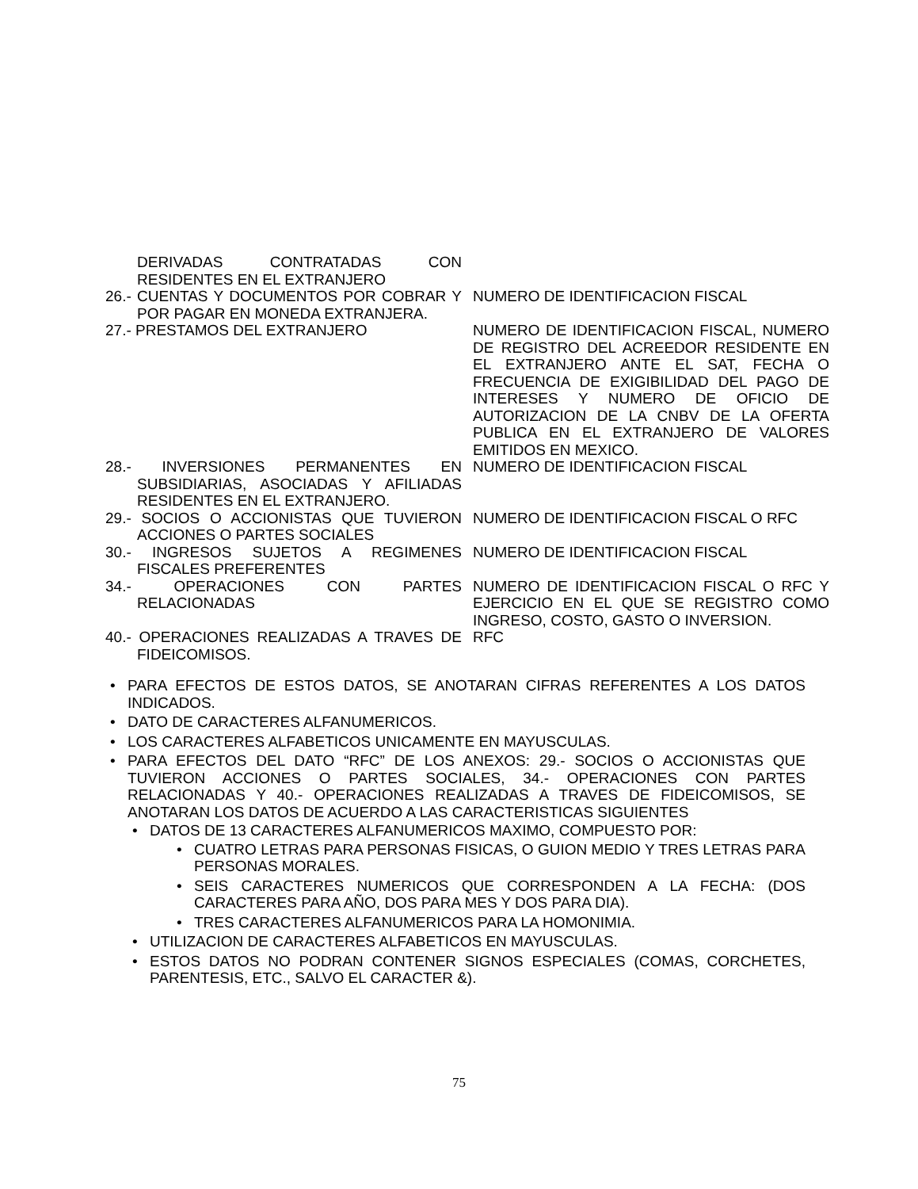| DERIVADAS CONTRATADAS CON RESIDENTES EN EL EXTRANJERO | |
| 26.- CUENTAS Y DOCUMENTOS POR COBRAR Y POR PAGAR EN MONEDA EXTRANJERA. | NUMERO DE IDENTIFICACION FISCAL |
| 27.- PRESTAMOS DEL EXTRANJERO | NUMERO DE IDENTIFICACION FISCAL, NUMERO DE REGISTRO DEL ACREEDOR RESIDENTE EN EL EXTRANJERO ANTE EL SAT, FECHA O FRECUENCIA DE EXIGIBILIDAD DEL PAGO DE INTERESES Y NUMERO DE OFICIO DE AUTORIZACION DE LA CNBV DE LA OFERTA PUBLICA EN EL EXTRANJERO DE VALORES EMITIDOS EN MEXICO. |
| 28.- INVERSIONES PERMANENTES EN SUBSIDIARIAS, ASOCIADAS Y AFILIADAS RESIDENTES EN EL EXTRANJERO. | NUMERO DE IDENTIFICACION FISCAL |
| 29.- SOCIOS O ACCIONISTAS QUE TUVIERON ACCIONES O PARTES SOCIALES | NUMERO DE IDENTIFICACION FISCAL O RFC |
| 30.- INGRESOS SUJETOS A REGIMENES FISCALES PREFERENTES | NUMERO DE IDENTIFICACION FISCAL |
| 34.- OPERACIONES CON PARTES RELACIONADAS | NUMERO DE IDENTIFICACION FISCAL O RFC Y EJERCICIO EN EL QUE SE REGISTRO COMO INGRESO, COSTO, GASTO O INVERSION. |
| 40.- OPERACIONES REALIZADAS A TRAVES DE FIDEICOMISOS. | RFC |
• PARA EFECTOS DE ESTOS DATOS, SE ANOTARAN CIFRAS REFERENTES A LOS DATOS INDICADOS.
• DATO DE CARACTERES ALFANUMERICOS.
• LOS CARACTERES ALFABETICOS UNICAMENTE EN MAYUSCULAS.
• PARA EFECTOS DEL DATO “RFC” DE LOS ANEXOS: 29.- SOCIOS O ACCIONISTAS QUE TUVIERON ACCIONES O PARTES SOCIALES, 34.- OPERACIONES CON PARTES RELACIONADAS Y 40.- OPERACIONES REALIZADAS A TRAVES DE FIDEICOMISOS, SE ANOTARAN LOS DATOS DE ACUERDO A LAS CARACTERISTICAS SIGUIENTES
• DATOS DE 13 CARACTERES ALFANUMERICOS MAXIMO, COMPUESTO POR:
• CUATRO LETRAS PARA PERSONAS FISICAS, O GUION MEDIO Y TRES LETRAS PARA PERSONAS MORALES.
• SEIS CARACTERES NUMERICOS QUE CORRESPONDEN A LA FECHA: (DOS CARACTERES PARA AÑO, DOS PARA MES Y DOS PARA DIA).
• TRES CARACTERES ALFANUMERICOS PARA LA HOMONIMIA.
• UTILIZACION DE CARACTERES ALFABETICOS EN MAYUSCULAS.
• ESTOS DATOS NO PODRAN CONTENER SIGNOS ESPECIALES (COMAS, CORCHETES, PARENTESIS, ETC., SALVO EL CARACTER &).
75